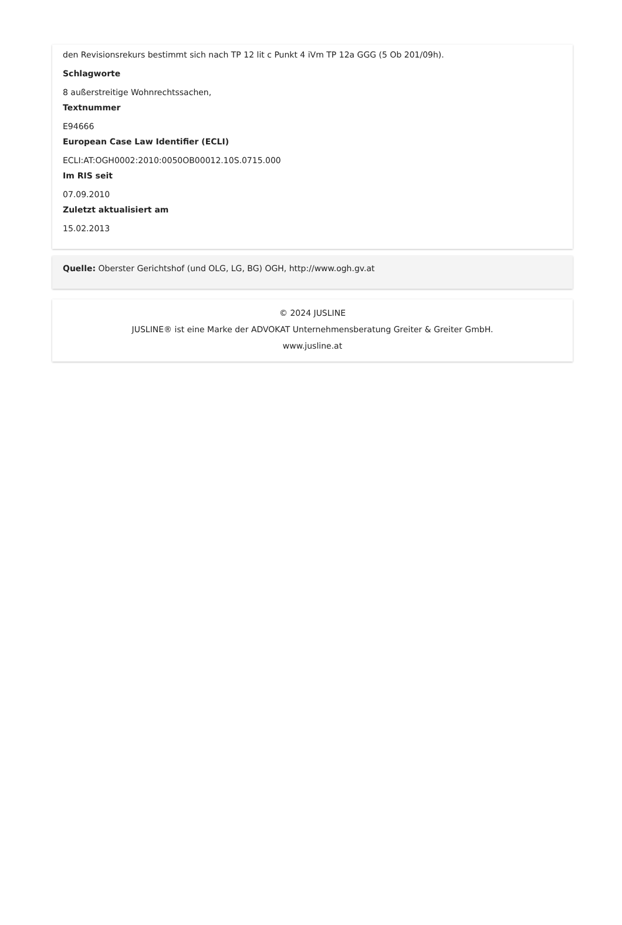den Revisionsrekurs bestimmt sich nach TP 12 lit c Punkt 4 iVm TP 12a GGG (5 Ob 201/09h).
Schlagworte
8 außerstreitige Wohnrechtssachen,
Textnummer
E94666
European Case Law Identifier (ECLI)
ECLI:AT:OGH0002:2010:0050OB00012.10S.0715.000
Im RIS seit
07.09.2010
Zuletzt aktualisiert am
15.02.2013
Quelle: Oberster Gerichtshof (und OLG, LG, BG) OGH, http://www.ogh.gv.at
© 2024 JUSLINE
JUSLINE® ist eine Marke der ADVOKAT Unternehmensberatung Greiter & Greiter GmbH.
www.jusline.at